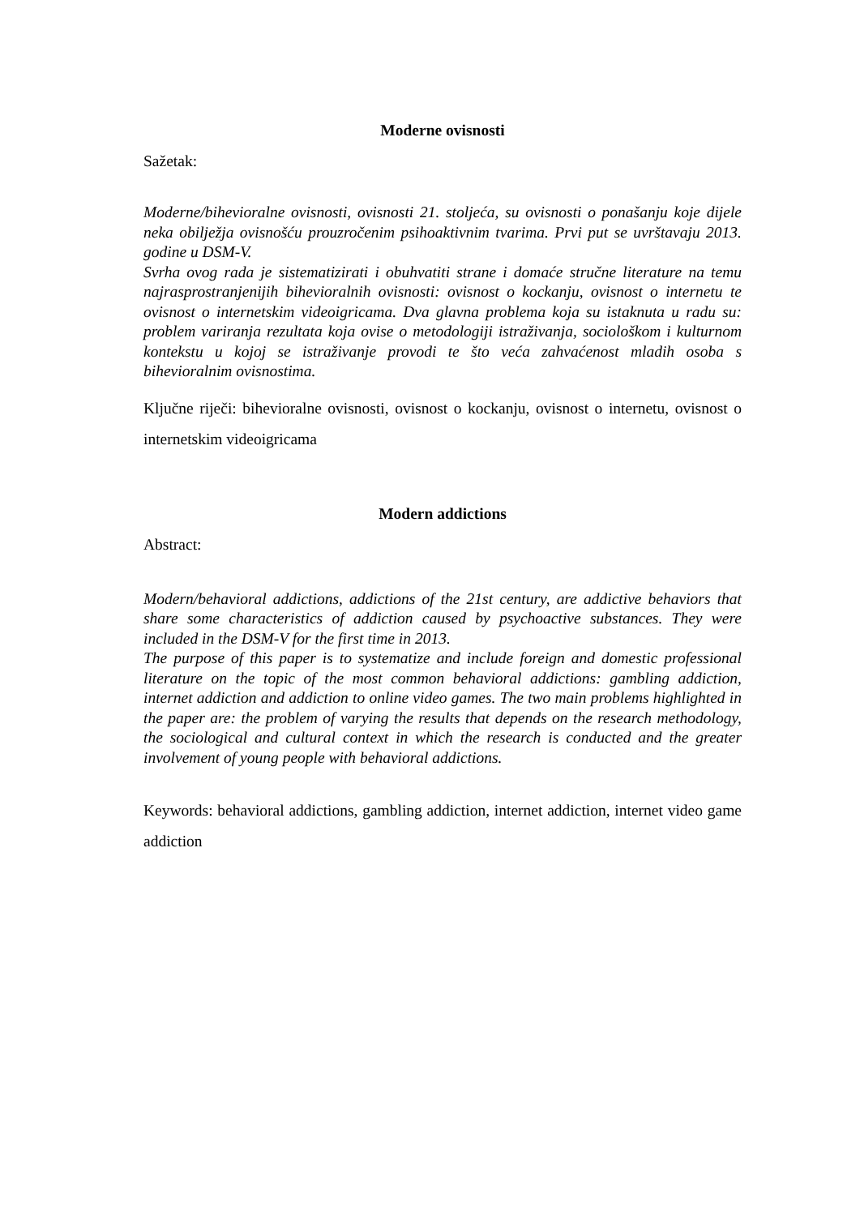Moderne ovisnosti
Sažetak:
Moderne/bihevioralne ovisnosti, ovisnosti 21. stoljeća, su ovisnosti o ponašanju koje dijele neka obilježja ovisnošću prouzročenim psihoaktivnim tvarima. Prvi put se uvrštavaju 2013. godine u DSM-V.
Svrha ovog rada je sistematizirati i obuhvatiti strane i domaće stručne literature na temu najrasprostranjenijih bihevioralnih ovisnosti: ovisnost o kockanju, ovisnost o internetu te ovisnost o internetskim videoigricama. Dva glavna problema koja su istaknuta u radu su: problem variranja rezultata koja ovise o metodologiji istraživanja, sociološkom i kulturnom kontekstu u kojoj se istraživanje provodi te što veća zahvaćenost mladih osoba s bihevioralnim ovisnostima.
Ključne riječi: bihevioralne ovisnosti, ovisnost o kockanju, ovisnost o internetu, ovisnost o internetskim videoigricama
Modern addictions
Abstract:
Modern/behavioral addictions, addictions of the 21st century, are addictive behaviors that share some characteristics of addiction caused by psychoactive substances. They were included in the DSM-V for the first time in 2013.
The purpose of this paper is to systematize and include foreign and domestic professional literature on the topic of the most common behavioral addictions: gambling addiction, internet addiction and addiction to online video games. The two main problems highlighted in the paper are: the problem of varying the results that depends on the research methodology, the sociological and cultural context in which the research is conducted and the greater involvement of young people with behavioral addictions.
Keywords: behavioral addictions, gambling addiction, internet addiction, internet video game addiction